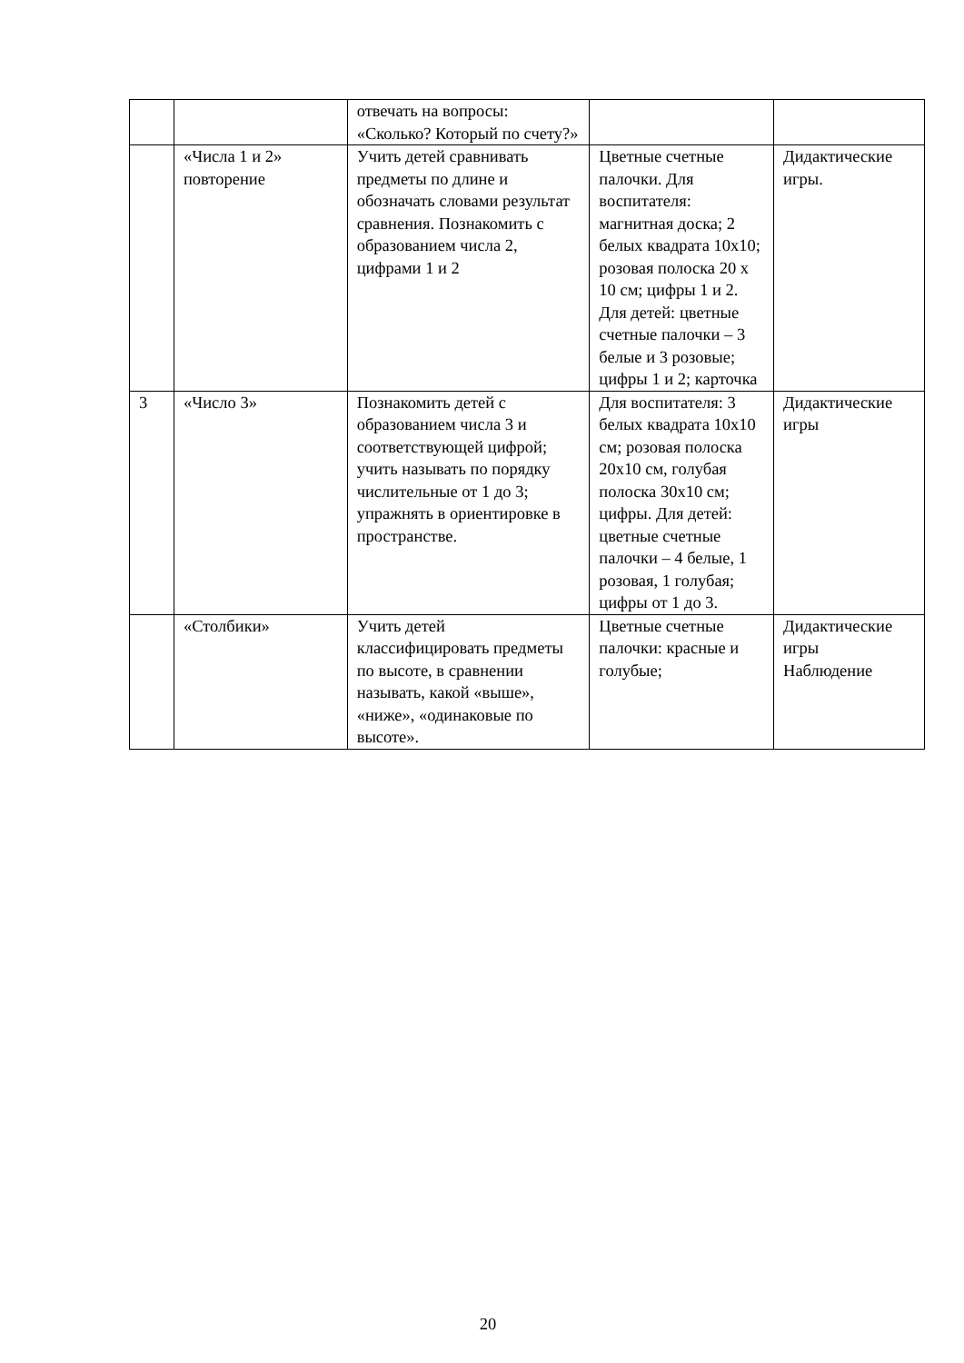| | | отвечать на вопросы: «Сколько? Который по счету?» | | |
| | «Числа 1 и 2» повторение | Учить детей сравнивать предметы по длине и обозначать словами результат сравнения. Познакомить с образованием числа 2, цифрами 1 и 2 | Цветные счетные палочки. Для воспитателя: магнитная доска; 2 белых квадрата 10х10; розовая полоска 20 х 10 см; цифры 1 и 2. Для детей: цветные счетные палочки – 3 белые и 3 розовые; цифры 1 и 2; карточка | Дидактические игры. |
| 3 | «Число 3» | Познакомить детей с образованием числа 3 и соответствующей цифрой; учить называть по порядку числительные от 1 до 3; упражнять в ориентировке в пространстве. | Для воспитателя: 3 белых квадрата 10х10 см; розовая полоска 20х10 см, голубая полоска 30х10 см; цифры. Для детей: цветные счетные палочки – 4 белые, 1 розовая, 1 голубая; цифры от 1 до 3. | Дидактические игры |
| | «Столбики» | Учить детей классифицировать предметы по высоте, в сравнении называть, какой «выше», «ниже», «одинаковые по высоте». | Цветные счетные палочки: красные и голубые; | Дидактические игры Наблюдение |
20